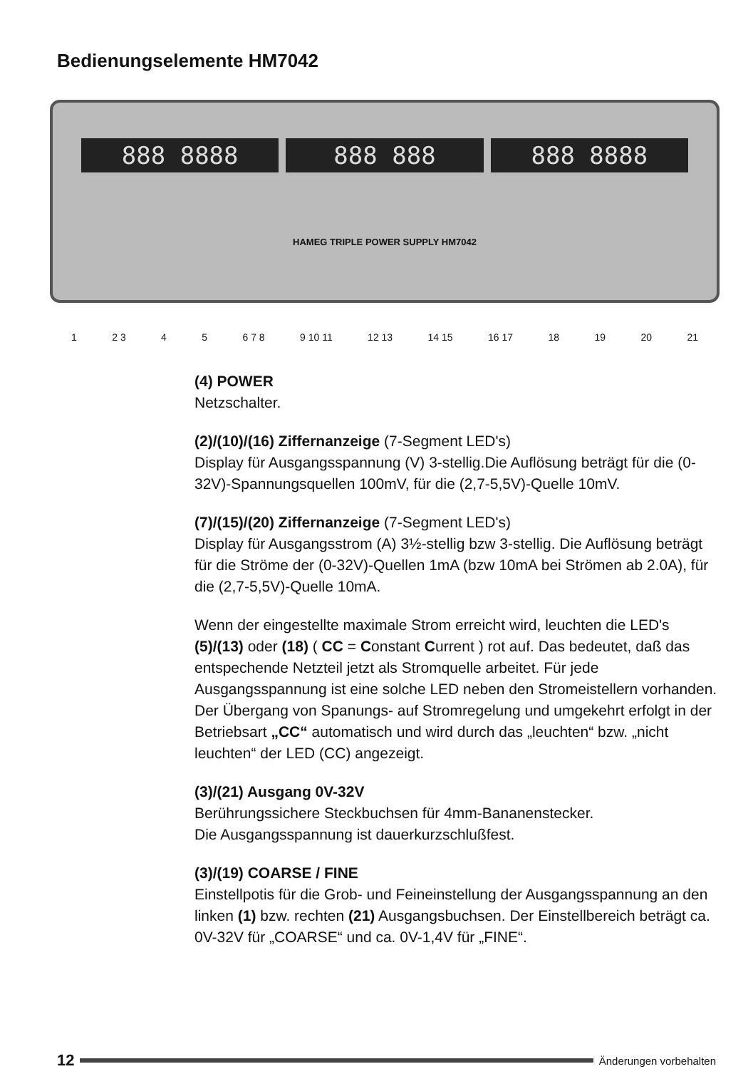Bedienungselemente HM7042
888 8888 888 888 888 8888
HAMEG TRIPLE POWER SUPPLY HM7042
1 2 3 4 5 6 7 8 9 10 11 12 13 14 15 16 17 18 19 20 21
(4) POWER
Netzschalter.
(2)/(10)/(16) Ziffernanzeige (7-Segment LED's)
Display für Ausgangsspannung (V) 3-stellig.Die Auflösung beträgt für die (0-32V)-Spannungsquellen 100mV, für die (2,7-5,5V)-Quelle 10mV.
(7)/(15)/(20) Ziffernanzeige (7-Segment LED's)
Display für Ausgangsstrom (A) 3½-stellig bzw 3-stellig. Die Auflösung beträgt für die Ströme der (0-32V)-Quellen 1mA (bzw 10mA bei Strömen ab 2.0A), für die (2,7-5,5V)-Quelle 10mA.
Wenn der eingestellte maximale Strom erreicht wird, leuchten die LED's (5)/(13) oder (18) ( CC = Constant Current ) rot auf. Das bedeutet, daß das entspechende Netzteil jetzt als Stromquelle arbeitet. Für jede Ausgangsspannung ist eine solche LED neben den Stromeistellern vorhanden. Der Übergang von Spanungs- auf Stromregelung und umgekehrt erfolgt in der Betriebsart „CC“ automatisch und wird durch das „leuchten“ bzw. „nicht leuchten“ der LED (CC) angezeigt.
(3)/(21) Ausgang 0V-32V
Berührungssichere Steckbuchsen für 4mm-Bananenstecker.
Die Ausgangsspannung ist dauerkurzschlußfest.
(3)/(19) COARSE / FINE
Einstellpotis für die Grob- und Feineinstellung der Ausgangsspannung an den linken (1) bzw. rechten (21) Ausgangsbuchsen. Der Einstellbereich beträgt ca. 0V-32V für „COARSE“ und ca. 0V-1,4V für „FINE“.
12
Änderungen vorbehalten